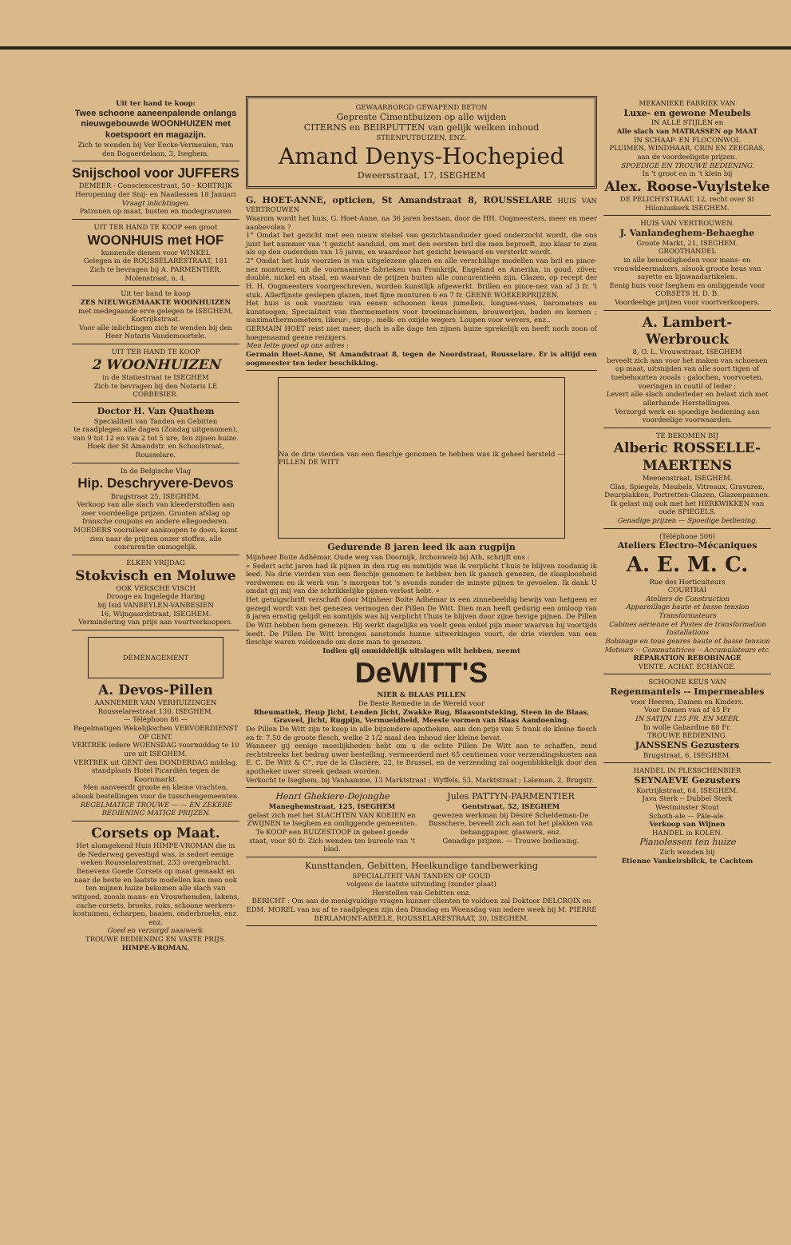Uit ter hand te koop:
Twee schoone aaneenpalende onlangs nieuwgebouwde WOONHUIZEN met koetspoort en magazijn.
Zich te wenden bij Ver Eecke-Vermeulen, van den Bogaerdelaan, 3, Iseghem.
Snijschool voor JUFFERS DEMEER - Consciencestraat, 50 - KORTRIJK
Heropening der Snij- en Naailessen 18 Januari
Vraagt inlichtingen.
Patronen op maat, busten en modegravuren
UIT TER HAND TE KOOP een groot
WOONHUIS met HOF
kunnende dienen voor WINKEL
Gelegen in de ROUSSELARESTRAAT, 181
Zich te bevragen bij A. PARMENTIER, Molenstraat, n. 4.
Uit ter hand te koop
ZES NIEUWGEMAAKTE WOONHUIZEN
met medegaande erve gelegen te ISEGHEM, Kortrijkstraat.
Voor alle inlichtingen zich te wenden bij den Heer Notaris Vandemoortele.
UIT TER HAND TE KOOP
2 WOONHUIZEN
in de Statiestraat te ISEGHEM
Zich te bevragen bij den Notaris LE CORBESIER.
Doctor H. Van Quathem
Specialiteit van Tanden en Gebitten
te raadplegen alle dagen (Zondag uitgenomen), van 9 tot 12 en van 2 tot 5 ure, ten zijnen huize. Hoek der St Amandstr. en Schoolstraat, Rousselare.
In de Belgische Vlag
Hip. Deschryvere-Devos
Brugstraat 25, ISEGHEM.
Verkoop van alle slach van kleederstoffen aan zeer voordeelige prijzen. Grooten afslag op fransche coupons en andere ellegoederen.
MOEDERS vooralleer aankoopen te doen, komt zien naar de prijzen onzer stoffen, alle concurentie onmogelijk.
ELKEN VRIJDAG
Stokvisch en Moluwe
OOK VERSCHE VISCH
Drooge en Ingelegde Haring
bij Isid VANBEYLEN-VANBESIEN
16, Wijngaardstraat, ISEGHEM.
Vermindering van prijs aan voortverkoopers.
DÉMÉNAGEMENT
A. Devos-Pillen
AANNEMER VAN VERHUIZINGEN
Rousselarestraat 130, ISEGHEM.
— Téléphoon 86 —
Regelmatigen Wekelijkschen VERVOERDIENST OP GENT.
VERTREK iedere WOENSDAG voormiddag te 10 ure uit ISEGHEM.
VERTREK uit GENT den DONDERDAG middag, standplaats Hotel Picardiën tegen de Koornmarkt.
Men aanveerdt groote en kleine vrachten, alsook bestellingen voor de tusschengemeenten.
REGELMATIGE TROUWE — — EN ZEKERE BEDIENING MATIGE PRIJZEN.
Corsets op Maat.
Het alomgekend Huis HIMPE-VROMAN die in de Nederweg gevestigd was, is sedert eenige weken Rousselarestraat, 233 overgebracht. Benevens Goede Corsets op maat gemaakt en naar de beste en laatste modellen kan men ook ten mijnen huize bekomen alle slach van witgoed, zooals mans- en Vrouwhemden, lakens, cache-corsets, broeks, roks, schoone werkers-kostuimen, écharpen, baaien, onderbroeks, enz. enz.
Goed en verzorgd naaiwerk.
TROUWE BEDIENING EN VASTE PRIJS.
HIMPE-VROMAN.
GEWAARBORGD GEWAPEND BETON
Gepreste Cimentbuizen op alle wijden
CITERNS en BEIRPUTTEN van gelijk welken inhoud
STEENPUTBUIZEN, ENZ.
Amand Denys-Hochepied
Dweersstraat, 17, ISEGHEM
G. HOET-ANNE, opticien, St Amandstraat 8, ROUSSELARE HUIS VAN VERTROUWEN
Waarom wordt het huis, G. Hoet-Anne, na 36 jaren bestaan, door de HH. Oogmeesters, meer en meer aanbevolen ?
1° Omdat het gezicht met een nieuw stelsel van gezichtaanduider goed onderzocht wordt, die ons juist het nummer van 't gezicht aanduid, om met den eersten bril die men beproeft, zoo klaar te zien als op den ouderdom van 15 jaren, en waardoor het gezicht bewaard en versterkt wordt.
2° Omdat het huis voorzien is van uitgelezene glazen en alle verschillige modellen van bril en pince-nez monturen, uit de voornaamste fabrieken van Frankrijk, Engeland en Amerika, in goud, zilver, doublé, nickel en staal, en waarvan de prijzen buiten alle concurentieën zijn. Glazen, op recept der H. H. Oogmeesters voorgeschreven, worden kunstlijk afgewerkt. Brillen en pince-nez van af 3 fr. 't stuk. Allerfijnste geslepen glazen, met fijne monturen 6 en 7 fr. GEENE WOEKERPRIJZEN.
Het huis is ook voorzien van eenen schoonen keus jumellen, longues-vues, barometers en kunstoogen; Specialiteit van thermometers voor broeimachienen, brouwerijen, baden en kernen ; maximathermometers, likeur-, sirop-, melk- en oxijde wegers. Loupen voor wevers, enz..
GERMAIN HOET reist niet meer, doch is alle dage ten zijnen huize sprekelijk en heeft noch zoon of hoegenaamd geene reizigers.
Men lette goed op ons adres :
Germain Hoet-Anne, St Amandstraat 8, tegen de Noordstraat, Rousselare. Er is altijd een oogmeester ten ieder beschikking.
Na de drie vierden van een fleschje genomen te hebben was ik geheel hersteld — PILLEN DE WITT
Gedurende 8 jaren leed ik aan rugpijn
Mijnheer Boite Adhémar, Oude weg van Doornijk, Irchonwelz bij Ath, schrijft ons :
« Sedert acht jaren had ik pijnen in den rug en somtijds was ik verplicht t'huis te blijven zoodanig ik leed. Na drie vierden van een fleschje genomen te hebben ben ik gansch genezen, de slaaploosheid verdwenen en ik werk van 's morgens tot 's avonds zonder de minste pijnen te gevoelen. Ik dank U omdat gij mij van die schrikkelijke pijnen verlost hebt. »
Het getuigschrift verschaft door Mijnheer Boite Adhémar is een zinnebeeldig bewijs van hetgeen er gezegd wordt van het genezen vermogen der Pillen De Witt. Dien man heeft gedurig een omloop van 8 jaren ernstig gelijdt en somtijds was hij verplicht t'huis te blijven door zijne hevige pijnen. De Pillen De Witt hebben hem genezen. Hij werkt dagelijks en voelt geen enkel pijn meer waarvan hij voortijds leedt. De Pillen De Witt brengen aanstonds hunne uitwerkingen voort, de drie vierden van een fleschje waren voldoende om deze man te genezen.
Indien gij onmiddelijk uitslagen wilt hebben, neemt
DeWITT'S
NIER & BLAAS PILLEN
De Beste Remedie in de Wereld voor
Rheumatiek, Heup Jicht, Lenden Jicht, Zwakke Rug, Blaasontsteking, Steen in de Blaas, Graveel, Jicht, Rugpijn, Vermoeidheid, Meeste vormen van Blaas Aandoening.
De Pillen De Witt zijn te koop in alle bijzondere apotheken, aan den prijs van 5 frank de kleine flesch en fr. 7.50 de groote flesch, welke 2 1/2 maal den inhoud der kleine bevat.
Wanneer gij eenige moeilijkheden hebt om u de echte Pillen De Witt aan te schaffen, zend rechtstreeks het bedrag uwer bestelling, vermeerderd met 65 centiemen voor verzendingskosten aan E. C. De Witt & C°, rue de la Glacière, 22, te Brussel, en de verzending zal oogenblikkelijk door den apotheker uwer streek gedaan worden.
Verkocht te Iseghem, bij Vanhamme, 13 Marktstraat ; Wyffels, 53, Marktstraat ; Laleman, 2, Brugstr.
Henri Ghekiere-Dejonghe
Maneghemstraat, 125, ISEGHEM
gelast zich met het SLACHTEN VAN KOEIEN en ZWIJNEN te Iseghem en omliggende gemeenten.
Te KOOP een BUIZESTOOF in geheel goede staat, voor 80 fr. Zich wenden ten bureele van 't blad.
Jules PATTYN-PARMENTIER
Gentstraat, 52, ISEGHEM
gewezen werkman bij Désiré Scheldeman-De Busschere, beveelt zich aan tot het plakken van behangpapier, glaswerk, enz.
Genadige prijzen. — Trouwe bediening.
Kunsttanden, Gebitten, Heelkundige tandbewerking
SPECIALITEIT VAN TANDEN OP GOUD
volgens de laatste uitvinding (zonder plaat)
Herstellen van Gebitten enz.
BERICHT : Om aan de menigvuldige vragen hunner clienten te voldoen zal Doktoor DELCROIX en EDM. MOREL van nu af te raadplegen zijn den Dinsdag en Woensdag van iedere week bij M. PIERRE BERLAMONT-ABEELE, ROUSSELARESTRAAT, 30, ISEGHEM.
MEKANIEKE FABRIEK VAN
Luxe- en gewone Meubels
IN ALLE STIJLEN en
Alle slach van MATRASSEN op MAAT
IN SCHAAP- EN FLOCONWOL
PLUIMEN, WINDHAAR, CRIN EN ZEEGRAS, aan de voordeeligste prijzen.
SPOEDIGE EN TROUWE BEDIENING.
In 't groot en in 't klein bij
Alex. Roose-Vuylsteke
DE PELICHYSTRAAT, 12, recht over St Hiloniuskerk ISEGHEM.
HUIS VAN VERTROUWEN.
J. Vanlandeghem-Behaeghe
Groote Markt, 21, ISEGHEM.
GROOTHANDEL
in alle benoodigheden voor mans- en vrouwkleermakers, alsook groote keus van sayette en lijnwaadartikelen.
Eenig huis voor Iseghem en omliggende voor CORSETS H. D. B.
Voordeelige prijzen voor voortverkoopers.
A. Lambert-Werbrouck
8, O. L. Vrouwstraat, ISEGHEM
beveelt zich aan voor het maken van schoenen op maat, uitsnijden van alle soort tigen of toebehoorten zooals : galochen, voorvoeten, voeringen in coutil of leder ;
Levert alle slach onderleder en belast zich met allerhande Herstellingen.
Verzorgd werk en spoedige bediening aan voordeelige voorwaarden.
TE BEKOMEN BIJ
Alberic ROSSELLE-MAERTENS
Meenenstraat, ISEGHEM.
Glas, Spiegels, Meubels, Vitreaux, Gravuren, Deurplakken, Portretten-Glazen, Glazenpannen.
Ik gelast mij ook met het HERKWIKKEN van oude SPIEGELS.
Genadige prijzen — Spoedige bediening.
(Téléphone 506)
Ateliers Électro-Mécaniques
A. E. M. C.
Rue des Horticulteurs
COURTRAI
Ateliers de Construction
Appareillage haute et basse tension
Transformateurs
Cabines aérienne et Postes de transformation
Installations
Bobinage en tous genres haute et basse tension
Moteurs -- Commutatrices -- Accumulateurs etc.
RÉPARATION REBOBINAGE
VENTE. ACHAT. ÉCHANGE.
SCHOONE KEUS VAN
Regenmantels -- Impermeables
voor Heeren, Damen en Kinders.
Voor Damen van af 45 Fr
IN SATIJN 125 FR. EN MEER.
In wolle Gabardine 88 Fr.
TROUWE BEDIENING.
JANSSENS Gezusters
Brugstraat, 6, ISEGHEM.
HANDEL IN FLESSCHENBIER
SEYNAEVE Gezusters
Kortrijkstraat, 64, ISEGHEM.
Java Sterk -- Dubbel Sterk
Westminster Stout
Schoth-ale — Pâle-ale.
Verkoop van Wijnen
HANDEL in KOLEN.
Pianolessen ten huize
Zich wenden bij
Etienne Vankeirsbilck, te Cachtem